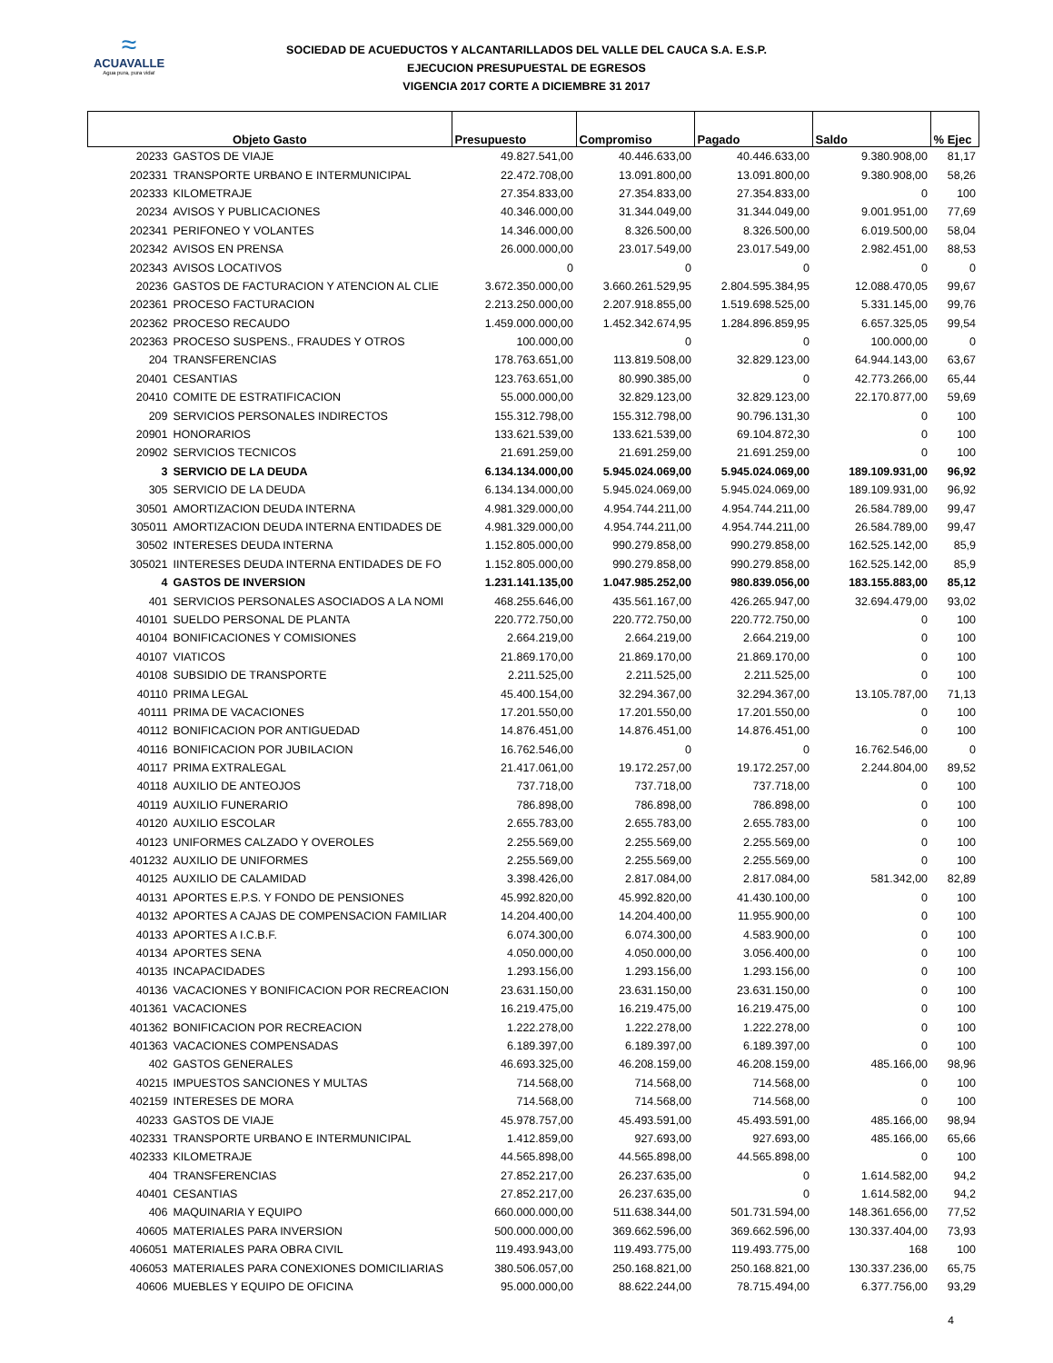≈
ACUAVALLE
Agua pura, pura vida!
SOCIEDAD DE ACUEDUCTOS Y ALCANTARILLADOS DEL VALLE DEL CAUCA S.A. E.S.P.
EJECUCION PRESUPUESTAL DE EGRESOS
VIGENCIA 2017 CORTE A DICIEMBRE 31 2017
| Objeto Gasto | | Presupuesto | Compromiso | Pagado | Saldo | % Ejec |
| --- | --- | --- | --- | --- | --- | --- |
| 20233 | GASTOS DE VIAJE | 49.827.541,00 | 40.446.633,00 | 40.446.633,00 | 9.380.908,00 | 81,17 |
| 202331 | TRANSPORTE URBANO E INTERMUNICIPAL | 22.472.708,00 | 13.091.800,00 | 13.091.800,00 | 9.380.908,00 | 58,26 |
| 202333 | KILOMETRAJE | 27.354.833,00 | 27.354.833,00 | 27.354.833,00 | 0 | 100 |
| 20234 | AVISOS Y PUBLICACIONES | 40.346.000,00 | 31.344.049,00 | 31.344.049,00 | 9.001.951,00 | 77,69 |
| 202341 | PERIFONEO Y VOLANTES | 14.346.000,00 | 8.326.500,00 | 8.326.500,00 | 6.019.500,00 | 58,04 |
| 202342 | AVISOS EN PRENSA | 26.000.000,00 | 23.017.549,00 | 23.017.549,00 | 2.982.451,00 | 88,53 |
| 202343 | AVISOS LOCATIVOS | 0 | 0 | 0 | 0 | 0 |
| 20236 | GASTOS DE FACTURACION Y ATENCION AL CLIE | 3.672.350.000,00 | 3.660.261.529,95 | 2.804.595.384,95 | 12.088.470,05 | 99,67 |
| 202361 | PROCESO FACTURACION | 2.213.250.000,00 | 2.207.918.855,00 | 1.519.698.525,00 | 5.331.145,00 | 99,76 |
| 202362 | PROCESO RECAUDO | 1.459.000.000,00 | 1.452.342.674,95 | 1.284.896.859,95 | 6.657.325,05 | 99,54 |
| 202363 | PROCESO SUSPENS., FRAUDES Y OTROS | 100.000,00 | 0 | 0 | 100.000,00 | 0 |
| 204 | TRANSFERENCIAS | 178.763.651,00 | 113.819.508,00 | 32.829.123,00 | 64.944.143,00 | 63,67 |
| 20401 | CESANTIAS | 123.763.651,00 | 80.990.385,00 | 0 | 42.773.266,00 | 65,44 |
| 20410 | COMITE DE ESTRATIFICACION | 55.000.000,00 | 32.829.123,00 | 32.829.123,00 | 22.170.877,00 | 59,69 |
| 209 | SERVICIOS PERSONALES INDIRECTOS | 155.312.798,00 | 155.312.798,00 | 90.796.131,30 | 0 | 100 |
| 20901 | HONORARIOS | 133.621.539,00 | 133.621.539,00 | 69.104.872,30 | 0 | 100 |
| 20902 | SERVICIOS TECNICOS | 21.691.259,00 | 21.691.259,00 | 21.691.259,00 | 0 | 100 |
| 3 | SERVICIO DE LA DEUDA | 6.134.134.000,00 | 5.945.024.069,00 | 5.945.024.069,00 | 189.109.931,00 | 96,92 |
| 305 | SERVICIO DE LA DEUDA | 6.134.134.000,00 | 5.945.024.069,00 | 5.945.024.069,00 | 189.109.931,00 | 96,92 |
| 30501 | AMORTIZACION DEUDA INTERNA | 4.981.329.000,00 | 4.954.744.211,00 | 4.954.744.211,00 | 26.584.789,00 | 99,47 |
| 305011 | AMORTIZACION DEUDA INTERNA ENTIDADES DE | 4.981.329.000,00 | 4.954.744.211,00 | 4.954.744.211,00 | 26.584.789,00 | 99,47 |
| 30502 | INTERESES DEUDA INTERNA | 1.152.805.000,00 | 990.279.858,00 | 990.279.858,00 | 162.525.142,00 | 85,9 |
| 305021 | IINTERESES DEUDA INTERNA ENTIDADES DE FO | 1.152.805.000,00 | 990.279.858,00 | 990.279.858,00 | 162.525.142,00 | 85,9 |
| 4 | GASTOS DE INVERSION | 1.231.141.135,00 | 1.047.985.252,00 | 980.839.056,00 | 183.155.883,00 | 85,12 |
| 401 | SERVICIOS PERSONALES ASOCIADOS A LA NOMI | 468.255.646,00 | 435.561.167,00 | 426.265.947,00 | 32.694.479,00 | 93,02 |
| 40101 | SUELDO PERSONAL DE PLANTA | 220.772.750,00 | 220.772.750,00 | 220.772.750,00 | 0 | 100 |
| 40104 | BONIFICACIONES Y COMISIONES | 2.664.219,00 | 2.664.219,00 | 2.664.219,00 | 0 | 100 |
| 40107 | VIATICOS | 21.869.170,00 | 21.869.170,00 | 21.869.170,00 | 0 | 100 |
| 40108 | SUBSIDIO DE TRANSPORTE | 2.211.525,00 | 2.211.525,00 | 2.211.525,00 | 0 | 100 |
| 40110 | PRIMA LEGAL | 45.400.154,00 | 32.294.367,00 | 32.294.367,00 | 13.105.787,00 | 71,13 |
| 40111 | PRIMA DE VACACIONES | 17.201.550,00 | 17.201.550,00 | 17.201.550,00 | 0 | 100 |
| 40112 | BONIFICACION POR ANTIGUEDAD | 14.876.451,00 | 14.876.451,00 | 14.876.451,00 | 0 | 100 |
| 40116 | BONIFICACION POR JUBILACION | 16.762.546,00 | 0 | 0 | 16.762.546,00 | 0 |
| 40117 | PRIMA EXTRALEGAL | 21.417.061,00 | 19.172.257,00 | 19.172.257,00 | 2.244.804,00 | 89,52 |
| 40118 | AUXILIO DE ANTEOJOS | 737.718,00 | 737.718,00 | 737.718,00 | 0 | 100 |
| 40119 | AUXILIO FUNERARIO | 786.898,00 | 786.898,00 | 786.898,00 | 0 | 100 |
| 40120 | AUXILIO ESCOLAR | 2.655.783,00 | 2.655.783,00 | 2.655.783,00 | 0 | 100 |
| 40123 | UNIFORMES CALZADO Y OVEROLES | 2.255.569,00 | 2.255.569,00 | 2.255.569,00 | 0 | 100 |
| 401232 | AUXILIO DE UNIFORMES | 2.255.569,00 | 2.255.569,00 | 2.255.569,00 | 0 | 100 |
| 40125 | AUXILIO DE CALAMIDAD | 3.398.426,00 | 2.817.084,00 | 2.817.084,00 | 581.342,00 | 82,89 |
| 40131 | APORTES E.P.S. Y FONDO DE PENSIONES | 45.992.820,00 | 45.992.820,00 | 41.430.100,00 | 0 | 100 |
| 40132 | APORTES A CAJAS DE COMPENSACION FAMILIAR | 14.204.400,00 | 14.204.400,00 | 11.955.900,00 | 0 | 100 |
| 40133 | APORTES A I.C.B.F. | 6.074.300,00 | 6.074.300,00 | 4.583.900,00 | 0 | 100 |
| 40134 | APORTES SENA | 4.050.000,00 | 4.050.000,00 | 3.056.400,00 | 0 | 100 |
| 40135 | INCAPACIDADES | 1.293.156,00 | 1.293.156,00 | 1.293.156,00 | 0 | 100 |
| 40136 | VACACIONES Y BONIFICACION POR RECREACION | 23.631.150,00 | 23.631.150,00 | 23.631.150,00 | 0 | 100 |
| 401361 | VACACIONES | 16.219.475,00 | 16.219.475,00 | 16.219.475,00 | 0 | 100 |
| 401362 | BONIFICACION POR RECREACION | 1.222.278,00 | 1.222.278,00 | 1.222.278,00 | 0 | 100 |
| 401363 | VACACIONES COMPENSADAS | 6.189.397,00 | 6.189.397,00 | 6.189.397,00 | 0 | 100 |
| 402 | GASTOS GENERALES | 46.693.325,00 | 46.208.159,00 | 46.208.159,00 | 485.166,00 | 98,96 |
| 40215 | IMPUESTOS SANCIONES Y MULTAS | 714.568,00 | 714.568,00 | 714.568,00 | 0 | 100 |
| 402159 | INTERESES DE MORA | 714.568,00 | 714.568,00 | 714.568,00 | 0 | 100 |
| 40233 | GASTOS DE VIAJE | 45.978.757,00 | 45.493.591,00 | 45.493.591,00 | 485.166,00 | 98,94 |
| 402331 | TRANSPORTE URBANO E INTERMUNICIPAL | 1.412.859,00 | 927.693,00 | 927.693,00 | 485.166,00 | 65,66 |
| 402333 | KILOMETRAJE | 44.565.898,00 | 44.565.898,00 | 44.565.898,00 | 0 | 100 |
| 404 | TRANSFERENCIAS | 27.852.217,00 | 26.237.635,00 | 0 | 1.614.582,00 | 94,2 |
| 40401 | CESANTIAS | 27.852.217,00 | 26.237.635,00 | 0 | 1.614.582,00 | 94,2 |
| 406 | MAQUINARIA Y EQUIPO | 660.000.000,00 | 511.638.344,00 | 501.731.594,00 | 148.361.656,00 | 77,52 |
| 40605 | MATERIALES PARA INVERSION | 500.000.000,00 | 369.662.596,00 | 369.662.596,00 | 130.337.404,00 | 73,93 |
| 406051 | MATERIALES PARA OBRA CIVIL | 119.493.943,00 | 119.493.775,00 | 119.493.775,00 | 168 | 100 |
| 406053 | MATERIALES PARA CONEXIONES DOMICILIARIAS | 380.506.057,00 | 250.168.821,00 | 250.168.821,00 | 130.337.236,00 | 65,75 |
| 40606 | MUEBLES Y EQUIPO DE OFICINA | 95.000.000,00 | 88.622.244,00 | 78.715.494,00 | 6.377.756,00 | 93,29 |
4